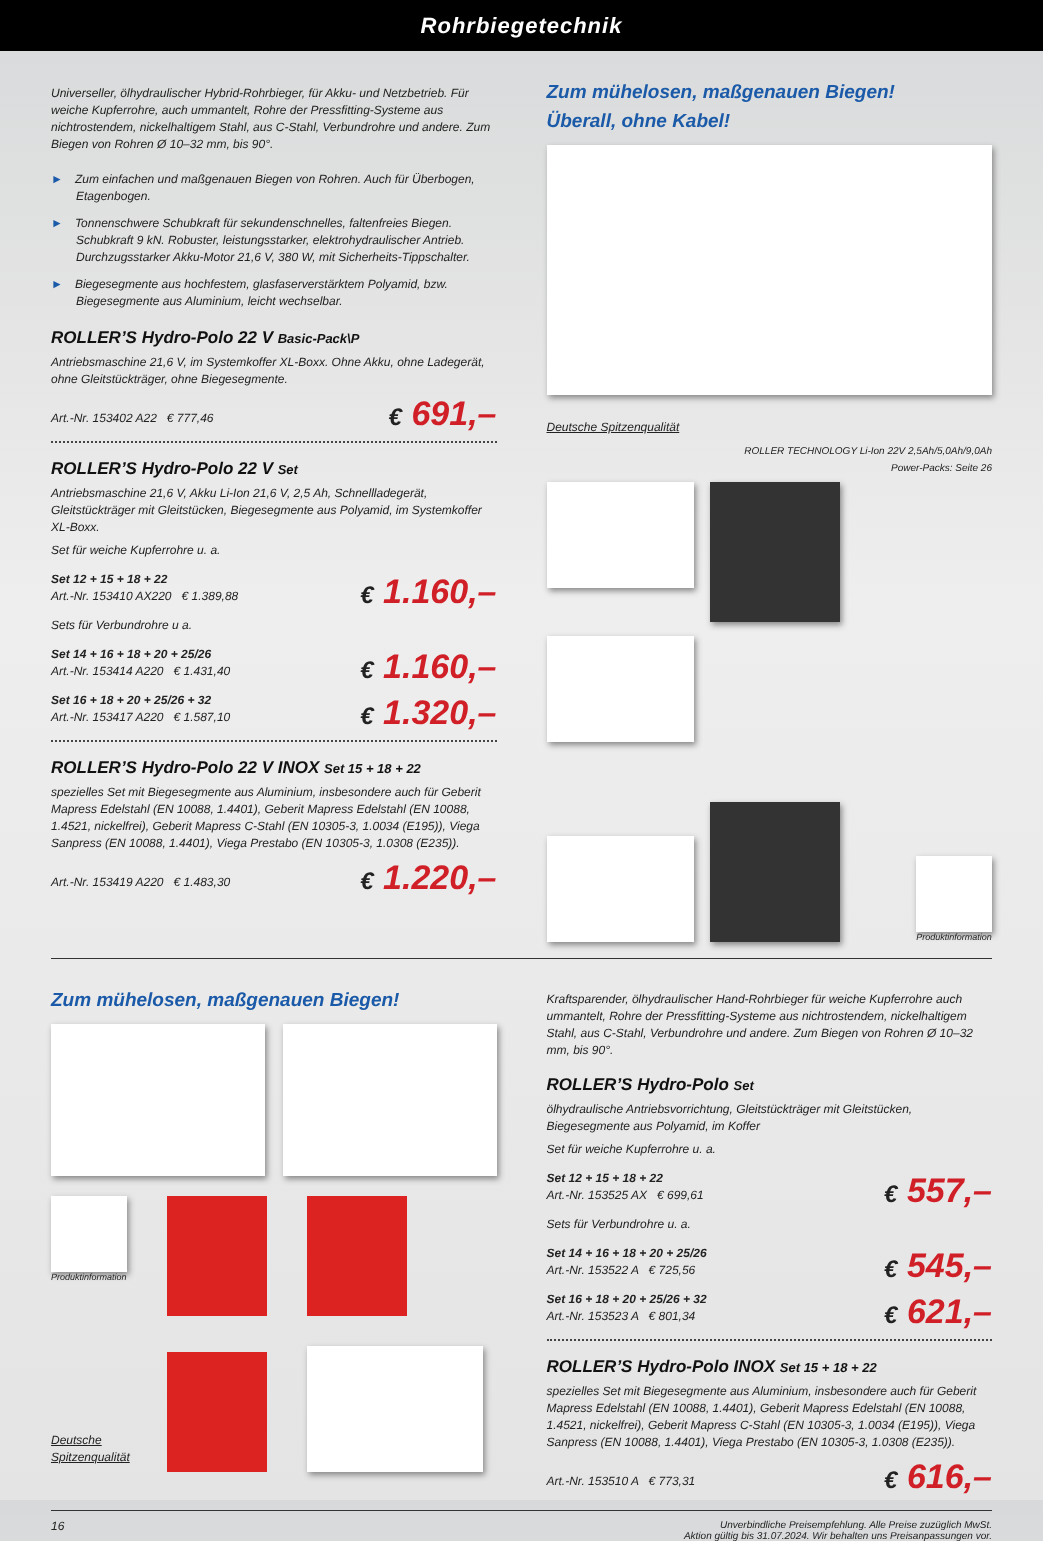Rohrbiegetechnik
Universeller, ölhydraulischer Hybrid-Rohrbieger, für Akku- und Netzbetrieb. Für weiche Kupferrohre, auch ummantelt, Rohre der Pressfitting-Systeme aus nichtrostendem, nickelhaltigem Stahl, aus C-Stahl, Verbundrohre und andere. Zum Biegen von Rohren Ø 10–32 mm, bis 90°.
► Zum einfachen und maßgenauen Biegen von Rohren. Auch für Überbogen, Etagenbogen.
► Tonnenschwere Schubkraft für sekundenschnelles, faltenfreies Biegen. Schubkraft 9 kN. Robuster, leistungsstarker, elektrohydraulischer Antrieb. Durchzugsstarker Akku-Motor 21,6 V, 380 W, mit Sicherheits-Tippschalter.
► Biegesegmente aus hochfestem, glasfaserverstärktem Polyamid, bzw. Biegesegmente aus Aluminium, leicht wechselbar.
ROLLER’S Hydro-Polo 22 V Basic-Pack\P
Antriebsmaschine 21,6 V, im Systemkoffer XL-Boxx. Ohne Akku, ohne Ladegerät, ohne Gleitstückträger, ohne Biegesegmente.
Art.-Nr. 153402 A22 € 777,46
€ 691,–
ROLLER’S Hydro-Polo 22 V Set
Antriebsmaschine 21,6 V, Akku Li-Ion 21,6 V, 2,5 Ah, Schnellladegerät, Gleitstückträger mit Gleitstücken, Biegesegmente aus Polyamid, im Systemkoffer XL-Boxx.
Set für weiche Kupferrohre u. a.
Set 12 + 15 + 18 + 22
Art.-Nr. 153410 AX220 € 1.389,88
€ 1.160,–
Sets für Verbundrohre u a.
Set 14 + 16 + 18 + 20 + 25/26
Art.-Nr. 153414 A220 € 1.431,40
€ 1.160,–
Set 16 + 18 + 20 + 25/26 + 32
Art.-Nr. 153417 A220 € 1.587,10
€ 1.320,–
ROLLER’S Hydro-Polo 22 V INOX Set 15 + 18 + 22
spezielles Set mit Biegesegmente aus Aluminium, insbesondere auch für Geberit Mapress Edelstahl (EN 10088, 1.4401), Geberit Mapress Edelstahl (EN 10088, 1.4521, nickelfrei), Geberit Mapress C-Stahl (EN 10305-3, 1.0034 (E195)), Viega Sanpress (EN 10088, 1.4401), Viega Prestabo (EN 10305-3, 1.0308 (E235)).
Art.-Nr. 153419 A220 € 1.483,30
€ 1.220,–
Zum mühelosen, maßgenauen Biegen!
Überall, ohne Kabel!
Deutsche Spitzenqualität
ROLLER TECHNOLOGY Li-Ion 22V 2,5Ah/5,0Ah/9,0Ah
Power-Packs: Seite 26
Produktinformation
Zum mühelosen, maßgenauen Biegen!
Produktinformation
Deutsche Spitzenqualität
Kraftsparender, ölhydraulischer Hand-Rohrbieger für weiche Kupferrohre auch ummantelt, Rohre der Pressfitting-Systeme aus nichtrostendem, nickelhaltigem Stahl, aus C-Stahl, Verbundrohre und andere. Zum Biegen von Rohren Ø 10–32 mm, bis 90°.
ROLLER’S Hydro-Polo Set
ölhydraulische Antriebsvorrichtung, Gleitstückträger mit Gleitstücken, Biegesegmente aus Polyamid, im Koffer
Set für weiche Kupferrohre u. a.
Set 12 + 15 + 18 + 22
Art.-Nr. 153525 AX € 699,61
€ 557,–
Sets für Verbundrohre u. a.
Set 14 + 16 + 18 + 20 + 25/26
Art.-Nr. 153522 A € 725,56
€ 545,–
Set 16 + 18 + 20 + 25/26 + 32
Art.-Nr. 153523 A € 801,34
€ 621,–
ROLLER’S Hydro-Polo INOX Set 15 + 18 + 22
spezielles Set mit Biegesegmente aus Aluminium, insbesondere auch für Geberit Mapress Edelstahl (EN 10088, 1.4401), Geberit Mapress Edelstahl (EN 10088, 1.4521, nickelfrei), Geberit Mapress C-Stahl (EN 10305-3, 1.0034 (E195)), Viega Sanpress (EN 10088, 1.4401), Viega Prestabo (EN 10305-3, 1.0308 (E235)).
Art.-Nr. 153510 A € 773,31
€ 616,–
16 Unverbindliche Preisempfehlung. Alle Preise zuzüglich MwSt.
Aktion gültig bis 31.07.2024. Wir behalten uns Preisanpassungen vor.